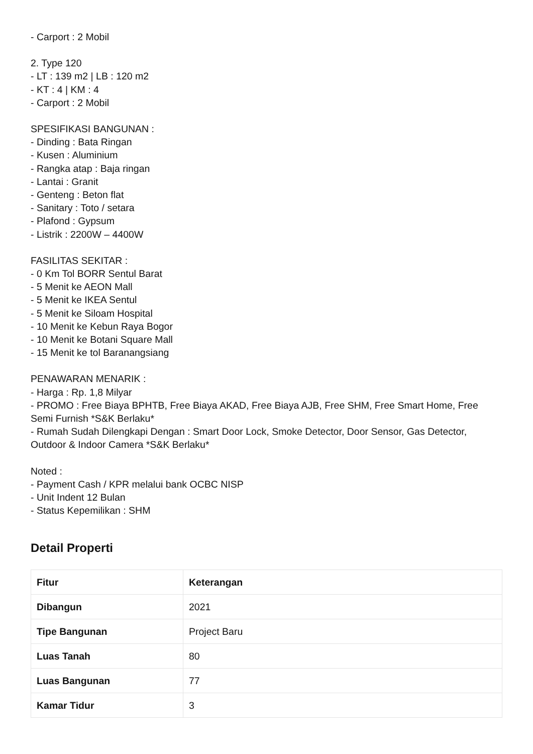- Carport : 2 Mobil
2. Type 120
- LT : 139 m2 | LB : 120 m2
- KT : 4 | KM : 4
- Carport : 2 Mobil
SPESIFIKASI BANGUNAN :
- Dinding : Bata Ringan
- Kusen : Aluminium
- Rangka atap : Baja ringan
- Lantai : Granit
- Genteng : Beton flat
- Sanitary : Toto / setara
- Plafond : Gypsum
- Listrik : 2200W – 4400W
FASILITAS SEKITAR :
- 0 Km Tol BORR Sentul Barat
- 5 Menit ke AEON Mall
- 5 Menit ke IKEA Sentul
- 5 Menit ke Siloam Hospital
- 10 Menit ke Kebun Raya Bogor
- 10 Menit ke Botani Square Mall
- 15 Menit ke tol Baranangsiang
PENAWARAN MENARIK :
- Harga : Rp. 1,8 Milyar
- PROMO : Free Biaya BPHTB, Free Biaya AKAD, Free Biaya AJB, Free SHM, Free Smart Home, Free Semi Furnish *S&K Berlaku*
- Rumah Sudah Dilengkapi Dengan : Smart Door Lock, Smoke Detector, Door Sensor, Gas Detector, Outdoor & Indoor Camera *S&K Berlaku*
Noted :
- Payment Cash / KPR melalui bank OCBC NISP
- Unit Indent 12 Bulan
- Status Kepemilikan : SHM
Detail Properti
| Fitur | Keterangan |
| --- | --- |
| Dibangun | 2021 |
| Tipe Bangunan | Project Baru |
| Luas Tanah | 80 |
| Luas Bangunan | 77 |
| Kamar Tidur | 3 |